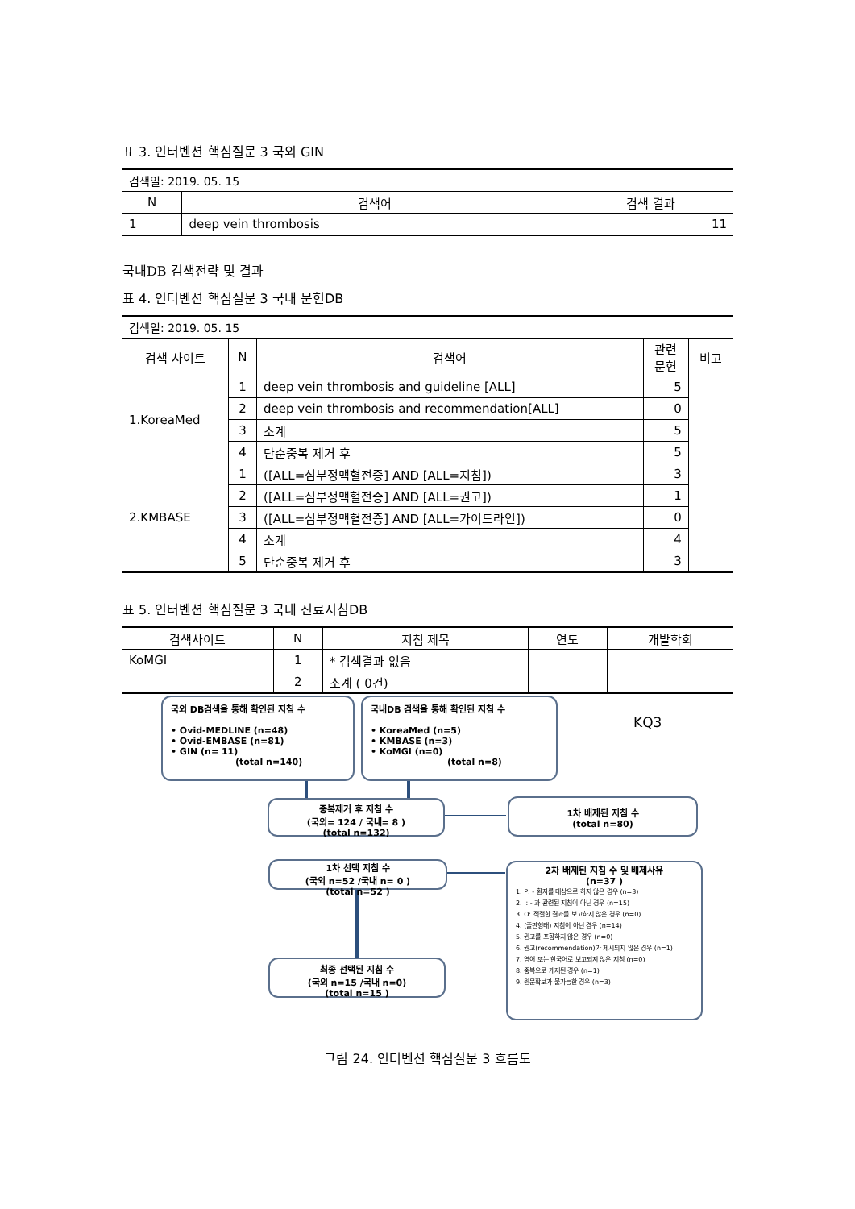표 3. 인터벤션 핵심질문 3 국외 GIN
| 검색일: 2019. 05. 15 | | |
| N | 검색어 | 검색 결과 |
| 1 | deep vein thrombosis | 11 |
국내DB 검색전략 및 결과
표 4. 인터벤션 핵심질문 3 국내 문헌DB
| 검색일: 2019. 05. 15 | | | | |
| 검색 사이트 | N | 검색어 | 관련 문헌 | 비고 |
| 1.KoreaMed | 1 | deep vein thrombosis and guideline [ALL] | 5 | |
| | 2 | deep vein thrombosis and recommendation[ALL] | 0 | |
| | 3 | 소계 | 5 | |
| | 4 | 단순중복 제거 후 | 5 | |
| 2.KMBASE | 1 | ([ALL=심부정맥혈전증] AND [ALL=지침]) | 3 | |
| | 2 | ([ALL=심부정맥혈전증] AND [ALL=권고]) | 1 | |
| | 3 | ([ALL=심부정맥혈전증] AND [ALL=가이드라인]) | 0 | |
| | 4 | 소계 | 4 | |
| | 5 | 단순중복 제거 후 | 3 | |
표 5. 인터벤션 핵심질문 3 국내 진료지침DB
| 검색사이트 | N | 지침 제목 | 연도 | 개발학회 |
| --- | --- | --- | --- | --- |
| KoMGI | 1 | * 검색결과 없음 | | |
| | 2 | 소계 ( 0건) | | |
국외 DB검색을 통해 확인된 지침 수
• Ovid-MEDLINE (n=48)
• Ovid-EMBASE (n=81)
• GIN (n= 11)
(total n=140)
국내DB 검색을 통해 확인된 지침 수
• KoreaMed (n=5)
• KMBASE (n=3)
• KoMGI (n=0)
(total n=8)
KQ3
중복제거 후 지침 수
(국외= 124 / 국내= 8 )
(total n=132)
1차 배제된 지침 수
(total n=80)
1차 선택 지침 수
(국외 n=52 /국내 n= 0 )
(total n=52 )
2차 배제된 지침 수 및 배제사유
(n=37 )
1. P: - 환자를 대상으로 하지 않은 경우 (n=3)
2. I: - 과 관련된 지침이 아닌 경우 (n=15)
3. O: 적절한 결과를 보고하지 않은 경우 (n=0)
4. (출판형태) 지침이 아닌 경우 (n=14)
5. 권고를 포함하지 않은 경우 (n=0)
6. 권고(recommendation)가 제시되지 않은 경우 (n=1)
7. 영어 또는 한국어로 보고되지 않은 지침 (n=0)
8. 중복으로 게재된 경우 (n=1)
9. 원문확보가 불가능한 경우 (n=3)
최종 선택된 지침 수
(국외 n=15 /국내 n=0)
(total n=15 )
그림 24. 인터벤션 핵심질문 3 흐름도